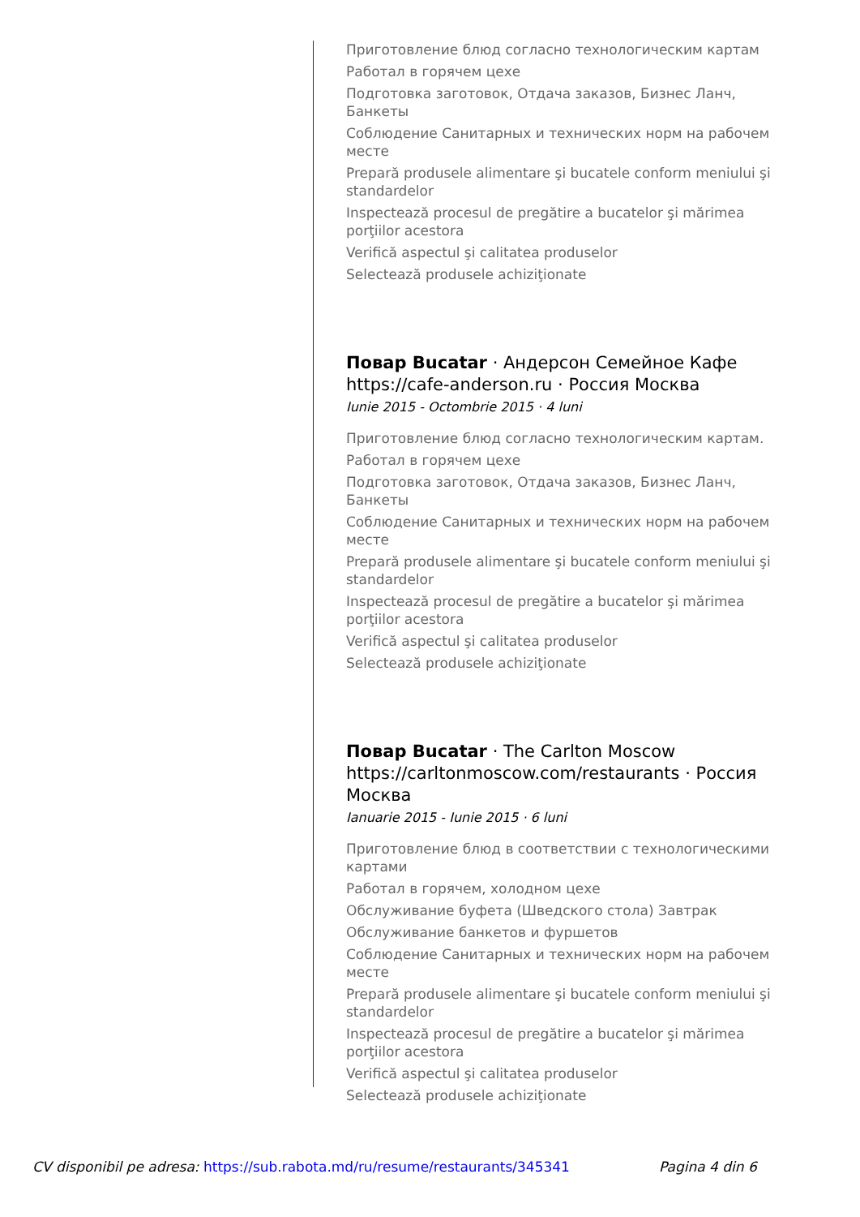Приготовление блюд согласно технологическим картам
Работал в горячем цехе
Подготовка заготовок, Отдача заказов, Бизнес Ланч, Банкеты
Соблюдение Санитарных и технических норм на рабочем месте
Prepară produsele alimentare şi bucatele conform meniului şi standardelor
Inspectează procesul de pregătire a bucatelor şi mărimea porţiilor acestora
Verifică aspectul şi calitatea produselor
Selectează produsele achiziţionate
Повар Bucatar · Андерсон Семейное Кафе https://cafe-anderson.ru · Россия Москва
Iunie 2015 - Octombrie 2015 · 4 luni
Приготовление блюд согласно технологическим картам.
Работал в горячем цехе
Подготовка заготовок, Отдача заказов, Бизнес Ланч, Банкеты
Соблюдение Санитарных и технических норм на рабочем месте
Prepară produsele alimentare şi bucatele conform meniului şi standardelor
Inspectează procesul de pregătire a bucatelor şi mărimea porţiilor acestora
Verifică aspectul şi calitatea produselor
Selectează produsele achiziţionate
Повар Bucatar · The Carlton Moscow https://carltonmoscow.com/restaurants · Россия Москва
Ianuarie 2015 - Iunie 2015 · 6 luni
Приготовление блюд в соответствии с технологическими картами
Работал в горячем, холодном цехе
Обслуживание буфета (Шведского стола) Завтрак
Обслуживание банкетов и фуршетов
Соблюдение Санитарных и технических норм на рабочем месте
Prepară produsele alimentare şi bucatele conform meniului şi standardelor
Inspectează procesul de pregătire a bucatelor şi mărimea porţiilor acestora
Verifică aspectul şi calitatea produselor
Selectează produsele achiziţionate
CV disponibil pe adresa: https://sub.rabota.md/ru/resume/restaurants/345341 Pagina 4 din 6